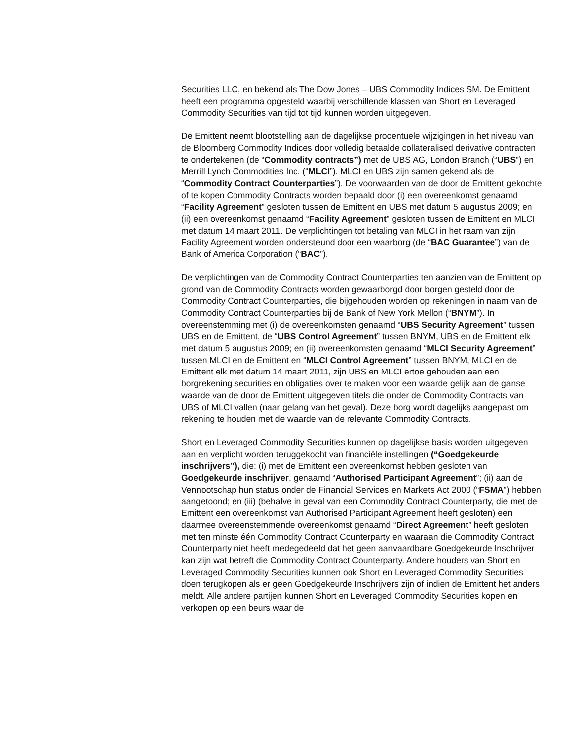Securities LLC, en bekend als The Dow Jones – UBS Commodity Indices SM. De Emittent heeft een programma opgesteld waarbij verschillende klassen van Short en Leveraged Commodity Securities van tijd tot tijd kunnen worden uitgegeven.
De Emittent neemt blootstelling aan de dagelijkse procentuele wijzigingen in het niveau van de Bloomberg Commodity Indices door volledig betaalde collateralised derivative contracten te ondertekenen (de “Commodity contracts”) met de UBS AG, London Branch (“UBS”) en Merrill Lynch Commodities Inc. (“MLCI”). MLCI en UBS zijn samen gekend als de “Commodity Contract Counterparties”). De voorwaarden van de door de Emittent gekochte of te kopen Commodity Contracts worden bepaald door (i) een overeenkomst genaamd “Facility Agreement” gesloten tussen de Emittent en UBS met datum 5 augustus 2009; en (ii) een overeenkomst genaamd “Facility Agreement” gesloten tussen de Emittent en MLCI met datum 14 maart 2011. De verplichtingen tot betaling van MLCI in het raam van zijn Facility Agreement worden ondersteund door een waarborg (de “BAC Guarantee”) van de Bank of America Corporation (“BAC”).
De verplichtingen van de Commodity Contract Counterparties ten aanzien van de Emittent op grond van de Commodity Contracts worden gewaarborgd door borgen gesteld door de Commodity Contract Counterparties, die bijgehouden worden op rekeningen in naam van de Commodity Contract Counterparties bij de Bank of New York Mellon (“BNYM”). In overeenstemming met (i) de overeenkomsten genaamd “UBS Security Agreement” tussen UBS en de Emittent, de “UBS Control Agreement” tussen BNYM, UBS en de Emittent elk met datum 5 augustus 2009; en (ii) overeenkomsten genaamd “MLCI Security Agreement” tussen MLCI en de Emittent en “MLCI Control Agreement” tussen BNYM, MLCI en de Emittent elk met datum 14 maart 2011, zijn UBS en MLCI ertoe gehouden aan een borgrekening securities en obligaties over te maken voor een waarde gelijk aan de ganse waarde van de door de Emittent uitgegeven titels die onder de Commodity Contracts van UBS of MLCI vallen (naar gelang van het geval). Deze borg wordt dagelijks aangepast om rekening te houden met de waarde van de relevante Commodity Contracts.
Short en Leveraged Commodity Securities kunnen op dagelijkse basis worden uitgegeven aan en verplicht worden teruggekocht van financiële instellingen (“Goedgekeurde inschrijvers”), die: (i) met de Emittent een overeenkomst hebben gesloten van Goedgekeurde inschrijver, genaamd “Authorised Participant Agreement”; (ii) aan de Vennootschap hun status onder de Financial Services en Markets Act 2000 (“FSMA”) hebben aangetoond; en (iii) (behalve in geval van een Commodity Contract Counterparty, die met de Emittent een overeenkomst van Authorised Participant Agreement heeft gesloten) een daarmee overeenstemmende overeenkomst genaamd “Direct Agreement” heeft gesloten met ten minste één Commodity Contract Counterparty en waaraan die Commodity Contract Counterparty niet heeft medegedeeld dat het geen aanvaardbare Goedgekeurde Inschrijver kan zijn wat betreft die Commodity Contract Counterparty. Andere houders van Short en Leveraged Commodity Securities kunnen ook Short en Leveraged Commodity Securities doen terugkopen als er geen Goedgekeurde Inschrijvers zijn of indien de Emittent het anders meldt. Alle andere partijen kunnen Short en Leveraged Commodity Securities kopen en verkopen op een beurs waar de